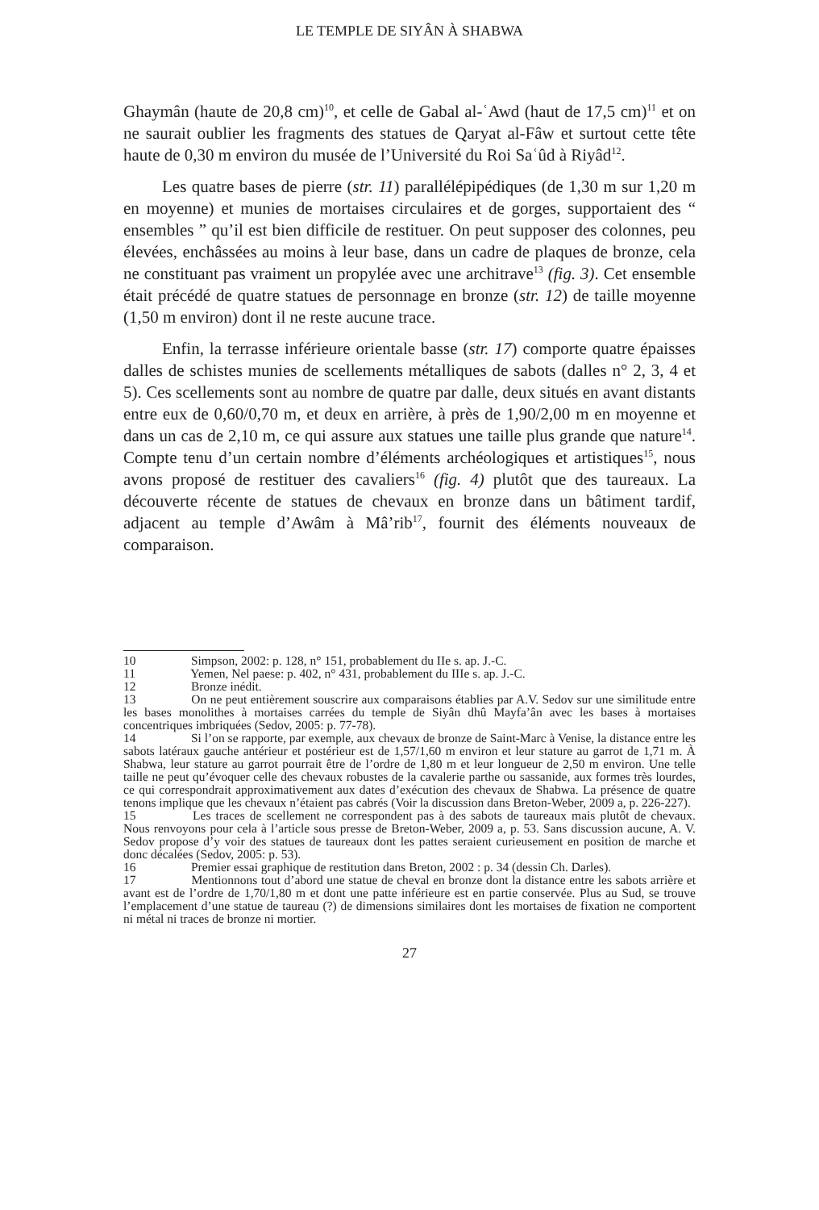LE TEMPLE DE SIYÂN À SHABWA
Ghaymân (haute de 20,8 cm)<sup>10</sup>, et celle de Gabal al-ʿAwd (haut de 17,5 cm)<sup>11</sup> et on ne saurait oublier les fragments des statues de Qaryat al-Fâw et surtout cette tête haute de 0,30 m environ du musée de l’Université du Roi Saʿûd à Riyâd<sup>12</sup>.
Les quatre bases de pierre (str. 11) parallélépipédiques (de 1,30 m sur 1,20 m en moyenne) et munies de mortaises circulaires et de gorges, supportaient des “ ensembles ” qu’il est bien difficile de restituer. On peut supposer des colonnes, peu élevées, enchâssées au moins à leur base, dans un cadre de plaques de bronze, cela ne constituant pas vraiment un propylée avec une architrave<sup>13</sup> (fig. 3). Cet ensemble était précédé de quatre statues de personnage en bronze (str. 12) de taille moyenne (1,50 m environ) dont il ne reste aucune trace.
Enfin, la terrasse inférieure orientale basse (str. 17) comporte quatre épaisses dalles de schistes munies de scellements métalliques de sabots (dalles n° 2, 3, 4 et 5). Ces scellements sont au nombre de quatre par dalle, deux situés en avant distants entre eux de 0,60/0,70 m, et deux en arrière, à près de 1,90/2,00 m en moyenne et dans un cas de 2,10 m, ce qui assure aux statues une taille plus grande que nature<sup>14</sup>. Compte tenu d’un certain nombre d’éléments archéologiques et artistiques<sup>15</sup>, nous avons proposé de restituer des cavaliers<sup>16</sup> (fig. 4) plutôt que des taureaux. La découverte récente de statues de chevaux en bronze dans un bâtiment tardif, adjacent au temple d’Awâm à Mâ’rib<sup>17</sup>, fournit des éléments nouveaux de comparaison.
10 Simpson, 2002: p. 128, n° 151, probablement du IIe s. ap. J.-C.
11 Yemen, Nel paese: p. 402, n° 431, probablement du IIIe s. ap. J.-C.
12 Bronze inédit.
13 On ne peut entièrement souscrire aux comparaisons établies par A.V. Sedov sur une similitude entre les bases monolithes à mortaises carrées du temple de Siyân dhû Mayfa’ân avec les bases à mortaises concentriques imbriquées (Sedov, 2005: p. 77-78).
14 Si l’on se rapporte, par exemple, aux chevaux de bronze de Saint-Marc à Venise, la distance entre les sabots latéraux gauche antérieur et postérieur est de 1,57/1,60 m environ et leur stature au garrot de 1,71 m. À Shabwa, leur stature au garrot pourrait être de l’ordre de 1,80 m et leur longueur de 2,50 m environ. Une telle taille ne peut qu’évoquer celle des chevaux robustes de la cavalerie parthe ou sassanide, aux formes très lourdes, ce qui correspondrait approximativement aux dates d’exécution des chevaux de Shabwa. La présence de quatre tenons implique que les chevaux n’étaient pas cabrés (Voir la discussion dans Breton-Weber, 2009 a, p. 226-227).
15 Les traces de scellement ne correspondent pas à des sabots de taureaux mais plutôt de chevaux. Nous renvoyons pour cela à l’article sous presse de Breton-Weber, 2009 a, p. 53. Sans discussion aucune, A. V. Sedov propose d’y voir des statues de taureaux dont les pattes seraient curieusement en position de marche et donc décalées (Sedov, 2005: p. 53).
16 Premier essai graphique de restitution dans Breton, 2002 : p. 34 (dessin Ch. Darles).
17 Mentionnons tout d’abord une statue de cheval en bronze dont la distance entre les sabots arrière et avant est de l’ordre de 1,70/1,80 m et dont une patte inférieure est en partie conservée. Plus au Sud, se trouve l’emplacement d’une statue de taureau (?) de dimensions similaires dont les mortaises de fixation ne comportent ni métal ni traces de bronze ni mortier.
27